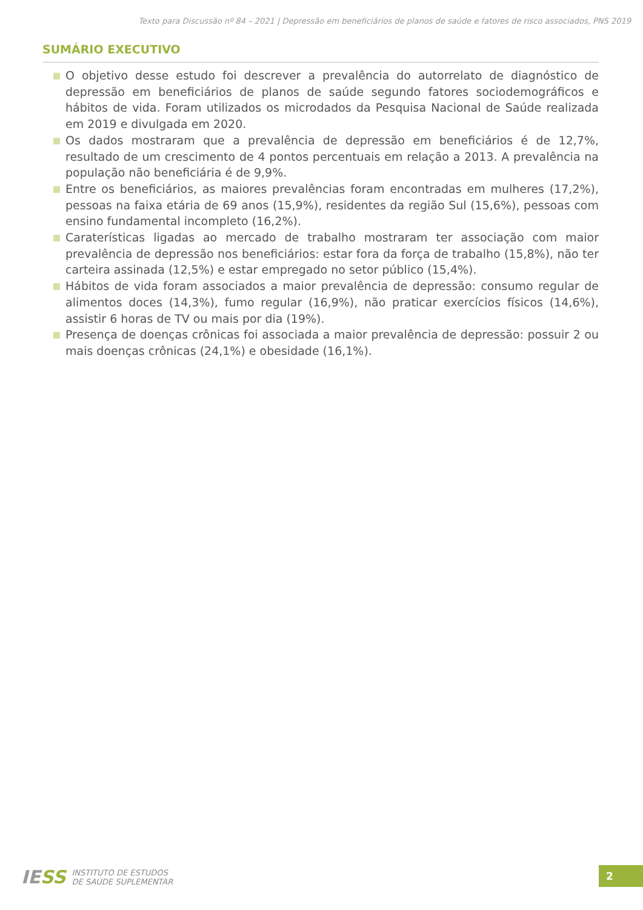Texto para Discussão nº 84 – 2021 | Depressão em beneficiários de planos de saúde e fatores de risco associados, PNS 2019
SUMÁRIO EXECUTIVO
O objetivo desse estudo foi descrever a prevalência do autorrelato de diagnóstico de depressão em beneficiários de planos de saúde segundo fatores sociodemográficos e hábitos de vida. Foram utilizados os microdados da Pesquisa Nacional de Saúde realizada em 2019 e divulgada em 2020.
Os dados mostraram que a prevalência de depressão em beneficiários é de 12,7%, resultado de um crescimento de 4 pontos percentuais em relação a 2013. A prevalência na população não beneficiária é de 9,9%.
Entre os beneficiários, as maiores prevalências foram encontradas em mulheres (17,2%), pessoas na faixa etária de 69 anos (15,9%), residentes da região Sul (15,6%), pessoas com ensino fundamental incompleto (16,2%).
Caraterísticas ligadas ao mercado de trabalho mostraram ter associação com maior prevalência de depressão nos beneficiários: estar fora da força de trabalho (15,8%), não ter carteira assinada (12,5%) e estar empregado no setor público (15,4%).
Hábitos de vida foram associados a maior prevalência de depressão: consumo regular de alimentos doces (14,3%), fumo regular (16,9%), não praticar exercícios físicos (14,6%), assistir 6 horas de TV ou mais por dia (19%).
Presença de doenças crônicas foi associada a maior prevalência de depressão: possuir 2 ou mais doenças crônicas (24,1%) e obesidade (16,1%).
IESS
INSTITUTO DE ESTUDOS
DE SAÚDE SUPLEMENTAR
2